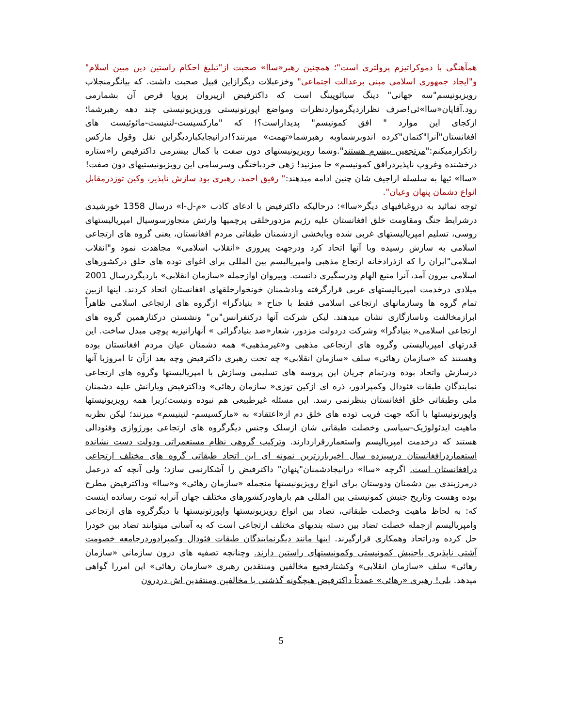همآهنگی با دموکراتیزم پرولتری است"؛ همچنین رهبر«ساا» صحبت از"تبلیغ احکام راستین دین مبین اسلام" و"ایجاد جمهوری اسلامی مبنی برعدالت اجتماعی" وخزعبلات دیگرازاین قبیل صحبت داشت. که بیانگرمنجلاب رویزیونیسم"سه جهانی" دینگ سیائوپینگ است که داکترفیض ازپیروان پروپا قرص آن بشمارمی رود.آقایان«ساا»ئی!صرف نظرازدیگرمواردنظرات ومواضع اپورتونیستی ورویزیونیستی چند دهه رهبرشما؛ ازکجای این موارد " افق کمونیسم" پدیداراست؟! که "مارکسیست-لننیست-مائوئیست های افغانستان"آنرا"کتمان"کرده اندوبرشماوبه رهبرشما«تهمت» میزنند؟!درانیجایکباردیگراین نقل وقول مارکس راتکرارمیکنم:"مرتجعین بیشرم هستند".وشما رویزیونیستهای دون صفت با کمال بیشرمی داکترفیض را«ستاره درخشنده وغروپ ناپذیردرافق کمونیسم» جا میزنید! زهی خردباختگی وسرسامی این رویزیونیستیهای دون صفت!
«ساا» ئیها به سلسله اراجیف شان چنین ادامه میدهند:" رفیق احمد، رهبری بود سازش ناپذیر، وکین توزدرمقابل انواع دشمان پنهان وعیان".
توجه نمائید به دروغبافیهای دیگر«ساا»: درحالیکه داکترفیض با ادعای کاذب «م-ل-ا» درسال 1358 خورشیدی درشرایط جنگ ومقاومت خلق افغانستان علیه رژیم مزدورخلقی پرچمیها وارتش متجاوزسوسیال امپریالیستهای روسی، تسلیم امپریالیستهای غربی شده وبابخشی ازدشمنان طبقاتی مردم افغانستان، یعنی گروه های ارتجاعی اسلامی به سازش رسیده وبا آنها اتحاد کرد ودرجهت پیروزی «انقلاب اسلامی» مجاهدت نمود و"انقلاب اسلامی"ایران را که ازذرادخانه ارتجاع مذهبی وامپریالیسم بین المللی برای اغوای توده های خلق درکشورهای اسلامی بیرون آمد، آنرا منبع الهام ودرسگیری دانست. وپیروان اوازجمله «سازمان انقلابی» باردیگردرسال 2001 میلادی درخدمت امپریالیستهای غربی قرارگرفته وبادشمنان خونخوارخلقهای افغانستان اتحاد کردند. اینها ازبین تمام گروه ها وسازمانهای ارتجاعی اسلامی فقط با جناح « بنیادگرا» ازگروه های ارتجاعی اسلامی ظاهراً ابرازمخالفت وناسازگاری نشان میدهند. لیکن شرکت آنها درکنفرانس"بن" ونشستن درکنارهمین گروه های ارتجاعی اسلامی« بنیادگرا» وشرکت دردولت مزدور، شعار«ضد بنیادگرائی » آنهارانیزبه پوچی مبدل ساخت. این قدرتهای امپریالیستی وگروه های ارتجاعی مذهبی و«غیرمذهبی» همه دشمنان عیان مردم افغانستان بوده وهستند که «سازمان رهائی» سلف «سازمان انقلابی» چه تحت رهبری داکترفیض وچه بعد ازآن تا امروزبا آنها درسازش واتحاد بوده ودرتمام جریان این پروسه های تسلیمی وسازش با امپریالیستها وگروه های ارتجاعی نمایندگان طبقات فئودال وکمپرادور، ذره ای ازکین توزی« سازمان رهائی» وداکترفیض ویارانش علیه دشمنان ملی وطبقاتی خلق افغانستان بنظرنمی رسد. این مسئله غیرطبیعی هم نبوده ونیست؛زیرا همه رویزیونیستها واپورتونیستها با آنکه جهت فریب توده های خلق دم از«اعتقاد» به «مارکسیسم- لنینیسم» میزنند؛ لیکن نظربه ماهیت ایدئولوژیک-سیاسی وخصلت طبقاتی شان ازسلک وجنس دیگرگروه های ارتجاعی بورژوازی وفئودالی هستند که درخدمت امپریالیسم واستعماررقراردارند. وترکیب گروهی نظام مستعمراتی ودولت دست نشانده استعماردرافغانستان درسیزده سال اخیربارزترین نمونه ای این اتحاد طبقاتی گروه های مختلف ارتجاعی درافغانستان است. اگرچه «ساا» درانیجادشمنان"پنهان" داکترفیض را آشکارنمی سازد؛ ولی آنچه که درعمل درمرزبندی بین دشمنان ودوستان برای انواع رویزیونیستها منجمله «سازمان رهائی» و«ساا» وداکترفیض مطرح بوده وهست وتاریخ جنبش کمونیستی بین المللی هم بارهاودرکشورهای مختلف جهان آنرابه ثبوت رسانده اینست که: به لحاظ ماهیت وخصلت طبقاتی، تضاد بین انواع رویزیونیستها واپورتونیستها با دیگرگروه های ارتجاعی وامپریالیسم ازجمله خصلت تضاد بین دسته بندیهای مختلف ارتجاعی است که به آسانی میتوانند تضاد بین خودرا حل کرده ودراتحاد وهمکاری قرارگیرند. اینها مانند دیگرنمایندگان طبقات فئودال وکمپرادوردرجامعه خصومت آشتی ناپذیری باجنبش کمونیستی وکمونیستهای راستین دارند. وچنانچه تصفیه های درون سازمانی «سازمان رهائی» سلف «سازمان انقلابی» وکشتارفجیع مخالفین ومنتقدین رهبری «سازمان رهائی» این امررا گواهی میدهد. بلی! رهبری «رهائی» عمدتاً داکترفیض هیچگونه گذشتی با مخالفین ومنتقدین اش دردرون
5